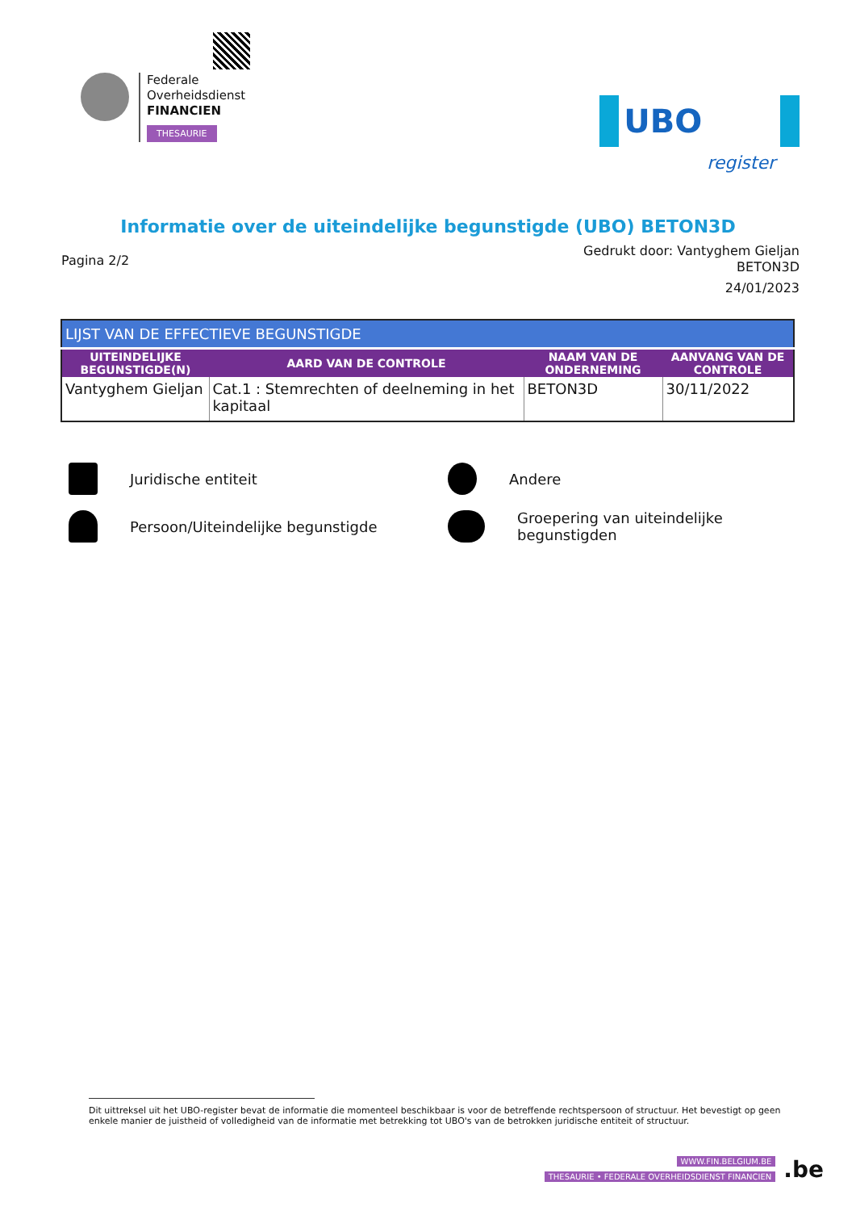Federale
Overheidsdienst
FINANCIEN
THESAURIE
UBO register
Informatie over de uiteindelijke begunstigde (UBO) BETON3D
Pagina 2/2
Gedrukt door: Vantyghem Gieljan
BETON3D
24/01/2023
| LIJST VAN DE EFFECTIEVE BEGUNSTIGDE | | | |
| --- | --- | --- | --- |
| UITEINDELIJKE BEGUNSTIGDE(N) | AARD VAN DE CONTROLE | NAAM VAN DE ONDERNEMING | AANVANG VAN DE CONTROLE |
| Vantyghem Gieljan | Cat.1 : Stemrechten of deelneming in het kapitaal | BETON3D | 30/11/2022 |
Juridische entiteit
Andere
Persoon/Uiteindelijke begunstigde
Groepering van uiteindelijke begunstigden
Dit uittreksel uit het UBO-register bevat de informatie die momenteel beschikbaar is voor de betreffende rechtspersoon of structuur. Het bevestigt op geen enkele manier de juistheid of volledigheid van de informatie met betrekking tot UBO's van de betrokken juridische entiteit of structuur.
WWW.FIN.BELGIUM.BE
THESAURIE • FEDERALE OVERHEIDSDIENST FINANCIEN
.be